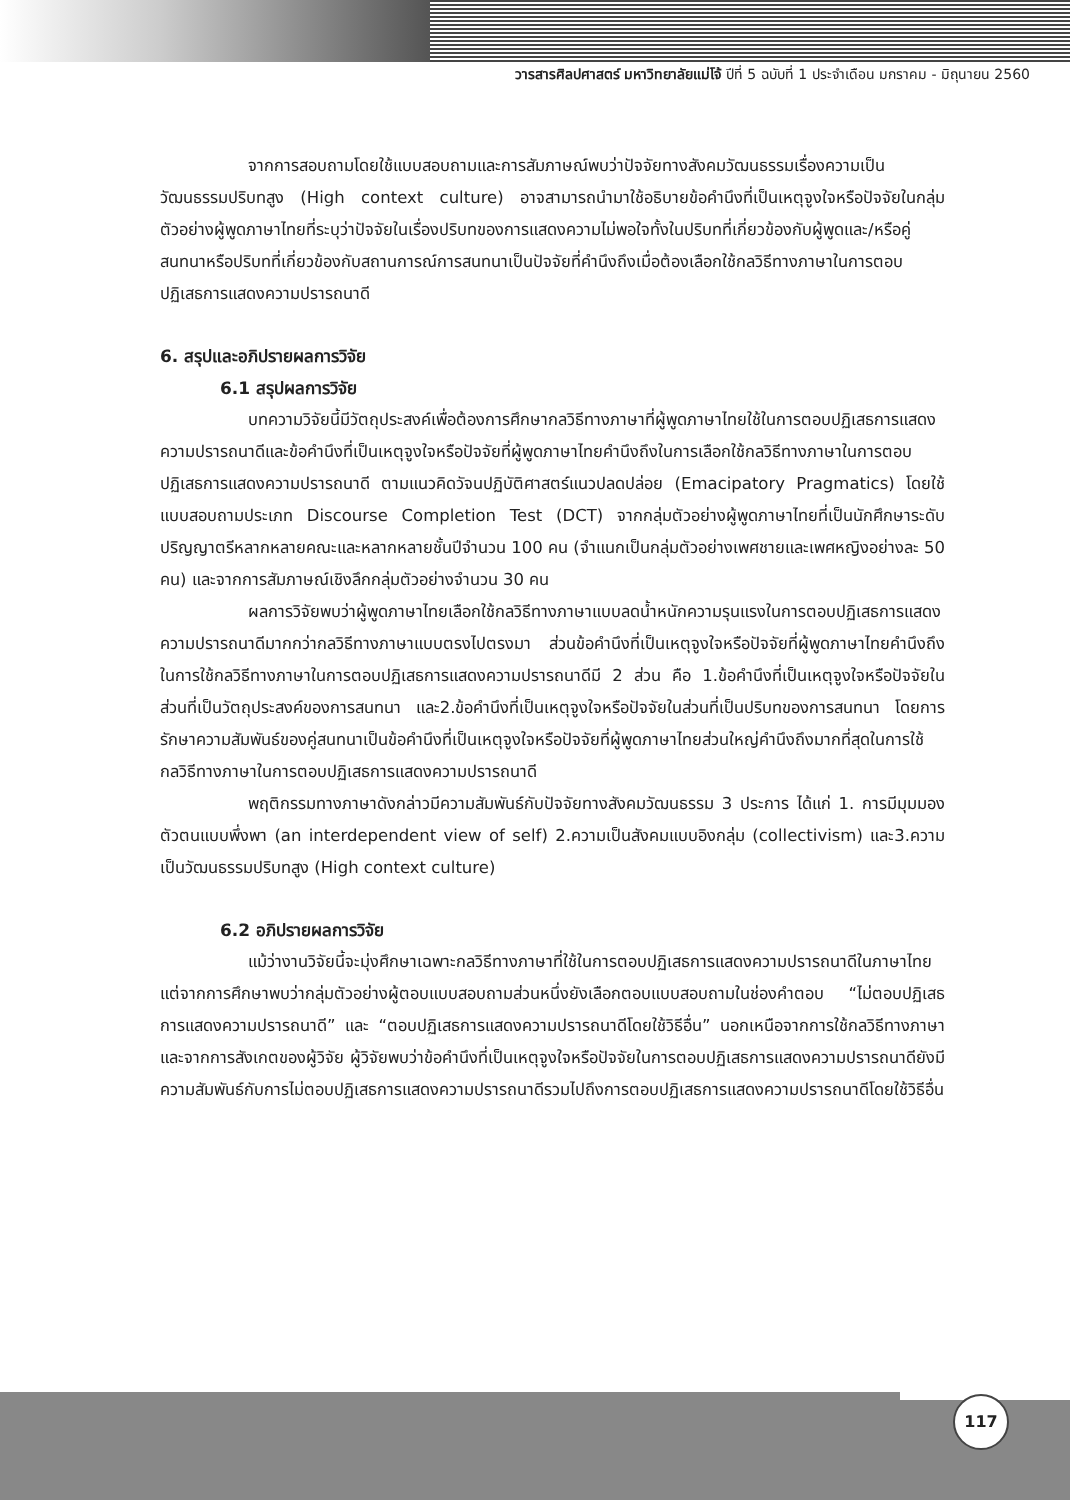วารสารศิลปศาสตร์ มหาวิทยาลัยแม่โจ้ ปีที่ 5 ฉบับที่ 1 ประจำเดือน มกราคม - มิถุนายน 2560
จากการสอบถามโดยใช้แบบสอบถามและการสัมภาษณ์พบว่าปัจจัยทางสังคมวัฒนธรรมเรื่องความเป็นวัฒนธรรมปริบทสูง (High context culture) อาจสามารถนำมาใช้อธิบายข้อคำนึงที่เป็นเหตุจูงใจหรือปัจจัยในกลุ่มตัวอย่างผู้พูดภาษาไทยที่ระบุว่าปัจจัยในเรื่องปริบทของการแสดงความไม่พอใจทั้งในปริบทที่เกี่ยวข้องกับผู้พูดและ/หรือคู่สนทนาหรือปริบทที่เกี่ยวข้องกับสถานการณ์การสนทนาเป็นปัจจัยที่คำนึงถึงเมื่อต้องเลือกใช้กลวิธีทางภาษาในการตอบปฏิเสธการแสดงความปรารถนาดี
6. สรุปและอภิปรายผลการวิจัย
6.1 สรุปผลการวิจัย
บทความวิจัยนี้มีวัตถุประสงค์เพื่อต้องการศึกษากลวิธีทางภาษาที่ผู้พูดภาษาไทยใช้ในการตอบปฏิเสธการแสดงความปรารถนาดีและข้อคำนึงที่เป็นเหตุจูงใจหรือปัจจัยที่ผู้พูดภาษาไทยคำนึงถึงในการเลือกใช้กลวิธีทางภาษาในการตอบปฏิเสธการแสดงความปรารถนาดี ตามแนวคิดวัจนปฏิบัติศาสตร์แนวปลดปล่อย (Emacipatory Pragmatics) โดยใช้แบบสอบถามประเภท Discourse Completion Test (DCT) จากกลุ่มตัวอย่างผู้พูดภาษาไทยที่เป็นนักศึกษาระดับปริญญาตรีหลากหลายคณะและหลากหลายชั้นปีจำนวน 100 คน (จำแนกเป็นกลุ่มตัวอย่างเพศชายและเพศหญิงอย่างละ 50 คน) และจากการสัมภาษณ์เชิงลึกกลุ่มตัวอย่างจำนวน 30 คน
ผลการวิจัยพบว่าผู้พูดภาษาไทยเลือกใช้กลวิธีทางภาษาแบบลดน้ำหนักความรุนแรงในการตอบปฏิเสธการแสดงความปรารถนาดีมากกว่ากลวิธีทางภาษาแบบตรงไปตรงมา ส่วนข้อคำนึงที่เป็นเหตุจูงใจหรือปัจจัยที่ผู้พูดภาษาไทยคำนึงถึงในการใช้กลวิธีทางภาษาในการตอบปฏิเสธการแสดงความปรารถนาดีมี 2 ส่วน คือ 1.ข้อคำนึงที่เป็นเหตุจูงใจหรือปัจจัยในส่วนที่เป็นวัตถุประสงค์ของการสนทนา และ2.ข้อคำนึงที่เป็นเหตุจูงใจหรือปัจจัยในส่วนที่เป็นปริบทของการสนทนา โดยการรักษาความสัมพันธ์ของคู่สนทนาเป็นข้อคำนึงที่เป็นเหตุจูงใจหรือปัจจัยที่ผู้พูดภาษาไทยส่วนใหญ่คำนึงถึงมากที่สุดในการใช้กลวิธีทางภาษาในการตอบปฏิเสธการแสดงความปรารถนาดี
พฤติกรรมทางภาษาดังกล่าวมีความสัมพันธ์กับปัจจัยทางสังคมวัฒนธรรม 3 ประการ ได้แก่ 1. การมีมุมมองตัวตนแบบพึ่งพา (an interdependent view of self) 2.ความเป็นสังคมแบบอิงกลุ่ม (collectivism) และ3.ความเป็นวัฒนธรรมปริบทสูง (High context culture)
6.2 อภิปรายผลการวิจัย
แม้ว่างานวิจัยนี้จะมุ่งศึกษาเฉพาะกลวิธีทางภาษาที่ใช้ในการตอบปฏิเสธการแสดงความปรารถนาดีในภาษาไทย แต่จากการศึกษาพบว่ากลุ่มตัวอย่างผู้ตอบแบบสอบถามส่วนหนึ่งยังเลือกตอบแบบสอบถามในช่องคำตอบ “ไม่ตอบปฏิเสธการแสดงความปรารถนาดี” และ “ตอบปฏิเสธการแสดงความปรารถนาดีโดยใช้วิธีอื่น” นอกเหนือจากการใช้กลวิธีทางภาษา และจากการสังเกตของผู้วิจัย ผู้วิจัยพบว่าข้อคำนึงที่เป็นเหตุจูงใจหรือปัจจัยในการตอบปฏิเสธการแสดงความปรารถนาดียังมีความสัมพันธ์กับการไม่ตอบปฏิเสธการแสดงความปรารถนาดีรวมไปถึงการตอบปฏิเสธการแสดงความปรารถนาดีโดยใช้วิธีอื่น
117